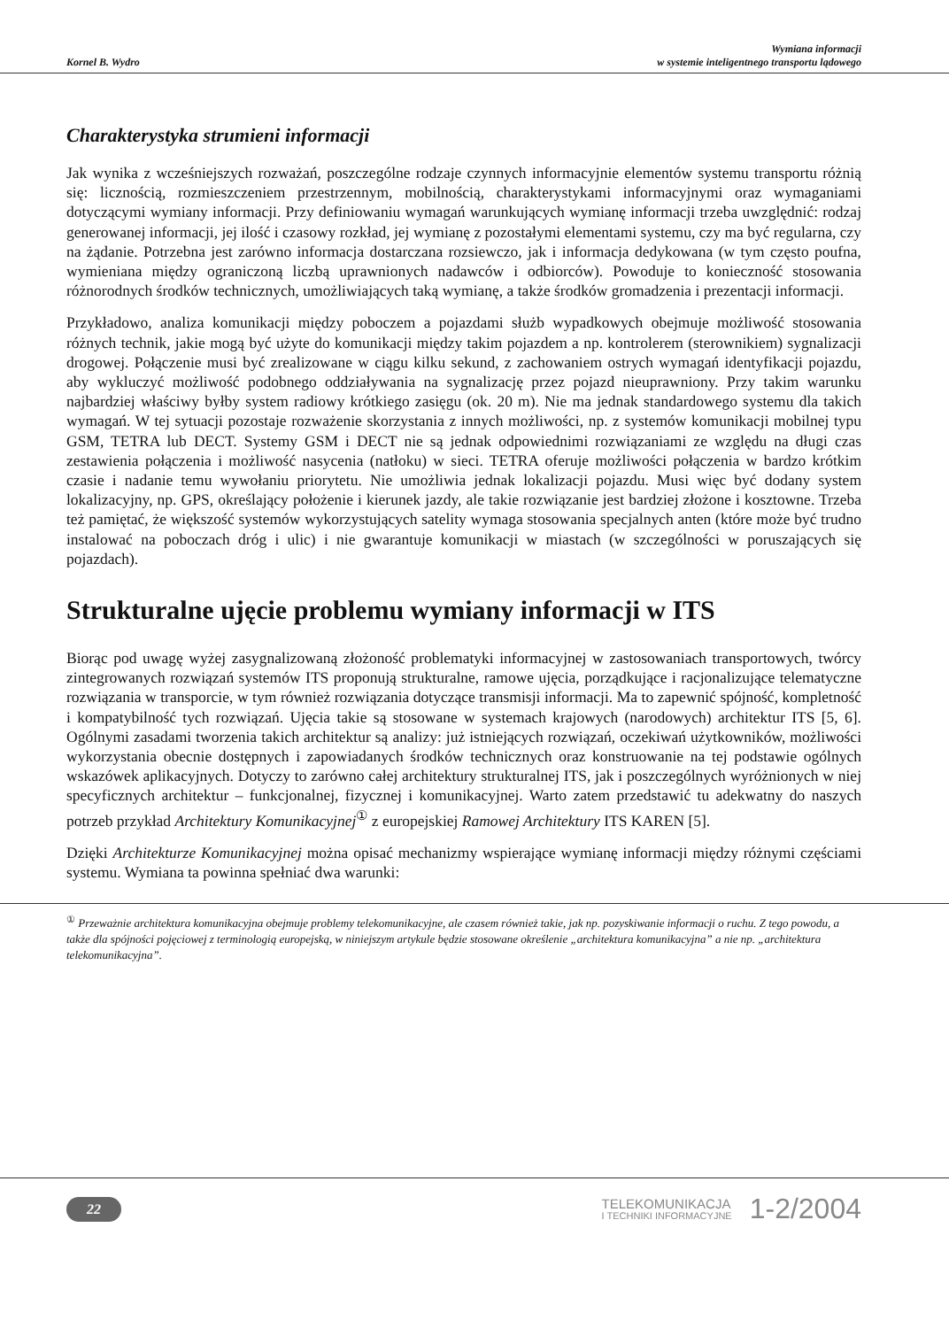Kornel B. Wydro
Wymiana informacji
w systemie inteligentnego transportu lądowego
Charakterystyka strumieni informacji
Jak wynika z wcześniejszych rozważań, poszczególne rodzaje czynnych informacyjnie elementów systemu transportu różnią się: licznością, rozmieszczeniem przestrzennym, mobilnością, charakterystykami informacyjnymi oraz wymaganiami dotyczącymi wymiany informacji. Przy definiowaniu wymagań warunkujących wymianę informacji trzeba uwzględnić: rodzaj generowanej informacji, jej ilość i czasowy rozkład, jej wymianę z pozostałymi elementami systemu, czy ma być regularna, czy na żądanie. Potrzebna jest zarówno informacja dostarczana rozsiewczo, jak i informacja dedykowana (w tym często poufna, wymieniana między ograniczoną liczbą uprawnionych nadawców i odbiorców). Powoduje to konieczność stosowania różnorodnych środków technicznych, umożliwiających taką wymianę, a także środków gromadzenia i prezentacji informacji.
Przykładowo, analiza komunikacji między poboczem a pojazdami służb wypadkowych obejmuje możliwość stosowania różnych technik, jakie mogą być użyte do komunikacji między takim pojazdem a np. kontrolerem (sterownikiem) sygnalizacji drogowej. Połączenie musi być zrealizowane w ciągu kilku sekund, z zachowaniem ostrych wymagań identyfikacji pojazdu, aby wykluczyć możliwość podobnego oddziaływania na sygnalizację przez pojazd nieuprawniony. Przy takim warunku najbardziej właściwy byłby system radiowy krótkiego zasięgu (ok. 20 m). Nie ma jednak standardowego systemu dla takich wymagań. W tej sytuacji pozostaje rozważenie skorzystania z innych możliwości, np. z systemów komunikacji mobilnej typu GSM, TETRA lub DECT. Systemy GSM i DECT nie są jednak odpowiednimi rozwiązaniami ze względu na długi czas zestawienia połączenia i możliwość nasycenia (natłoku) w sieci. TETRA oferuje możliwości połączenia w bardzo krótkim czasie i nadanie temu wywołaniu priorytetu. Nie umożliwia jednak lokalizacji pojazdu. Musi więc być dodany system lokalizacyjny, np. GPS, określający położenie i kierunek jazdy, ale takie rozwiązanie jest bardziej złożone i kosztowne. Trzeba też pamiętać, że większość systemów wykorzystujących satelity wymaga stosowania specjalnych anten (które może być trudno instalować na poboczach dróg i ulic) i nie gwarantuje komunikacji w miastach (w szczególności w poruszających się pojazdach).
Strukturalne ujęcie problemu wymiany informacji w ITS
Biorąc pod uwagę wyżej zasygnalizowaną złożoność problematyki informacyjnej w zastosowaniach transportowych, twórcy zintegrowanych rozwiązań systemów ITS proponują strukturalne, ramowe ujęcia, porządkujące i racjonalizujące telematyczne rozwiązania w transporcie, w tym również rozwiązania dotyczące transmisji informacji. Ma to zapewnić spójność, kompletność i kompatybilność tych rozwiązań. Ujęcia takie są stosowane w systemach krajowych (narodowych) architektur ITS [5, 6]. Ogólnymi zasadami tworzenia takich architektur są analizy: już istniejących rozwiązań, oczekiwań użytkowników, możliwości wykorzystania obecnie dostępnych i zapowiadanych środków technicznych oraz konstruowanie na tej podstawie ogólnych wskazówek aplikacyjnych. Dotyczy to zarówno całej architektury strukturalnej ITS, jak i poszczególnych wyróżnionych w niej specyficznych architektur – funkcjonalnej, fizycznej i komunikacyjnej. Warto zatem przedstawić tu adekwatny do naszych potrzeb przykład Architektury Komunikacyjnej<sup>①</sup> z europejskiej Ramowej Architektury ITS KAREN [5].
Dzięki Architekturze Komunikacyjnej można opisać mechanizmy wspierające wymianę informacji między różnymi częściami systemu. Wymiana ta powinna spełniać dwa warunki:
<sup>①</sup> Przeważnie architektura komunikacyjna obejmuje problemy telekomunikacyjne, ale czasem również takie, jak np. pozyskiwanie informacji o ruchu. Z tego powodu, a także dla spójności pojęciowej z terminologią europejską, w niniejszym artykule będzie stosowane określenie „architektura komunikacyjna” a nie np. „architektura telekomunikacyjna”.
22
TELEKOMUNIKACJA
I TECHNIKI INFORMACYJNE
1-2/2004